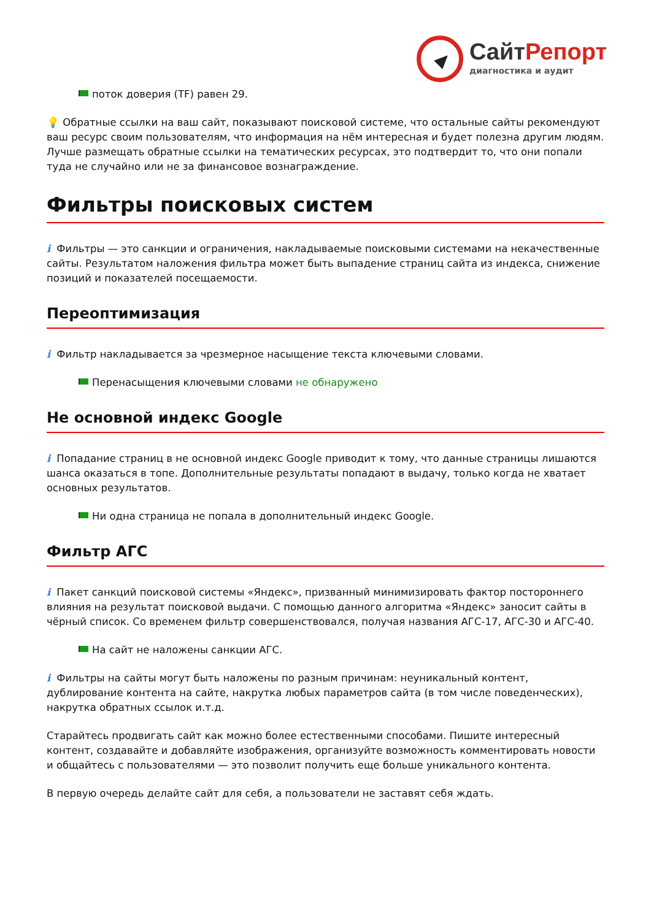Сайт Репорт
диагностика и аудит
поток доверия (TF) равен 29.
💡 Обратные ссылки на ваш сайт, показывают поисковой системе, что остальные сайты рекомендуют ваш ресурс своим пользователям, что информация на нём интересная и будет полезна другим людям.
Лучше размещать обратные ссылки на тематических ресурсах, это подтвердит то, что они попали туда не случайно или не за финансовое вознаграждение.
Фильтры поисковых систем
i Фильтры — это санкции и ограничения, накладываемые поисковыми системами на некачественные сайты. Результатом наложения фильтра может быть выпадение страниц сайта из индекса, снижение позиций и показателей посещаемости.
Переоптимизация
i Фильтр накладывается за чрезмерное насыщение текста ключевыми словами.
Перенасыщения ключевыми словами не обнаружено
Не основной индекс Google
i Попадание страниц в не основной индекс Google приводит к тому, что данные страницы лишаются шанса оказаться в топе. Дополнительные результаты попадают в выдачу, только когда не хватает основных результатов.
Ни одна страница не попала в дополнительный индекс Google.
Фильтр АГС
i Пакет санкций поисковой системы «Яндекс», призванный минимизировать фактор постороннего влияния на результат поисковой выдачи. С помощью данного алгоритма «Яндекс» заносит сайты в чёрный список. Со временем фильтр совершенствовался, получая названия АГС-17, АГС-30 и АГС-40.
На сайт не наложены санкции АГС.
i Фильтры на сайты могут быть наложены по разным причинам: неуникальный контент, дублирование контента на сайте, накрутка любых параметров сайта (в том числе поведенческих), накрутка обратных ссылок и.т.д.
Старайтесь продвигать сайт как можно более естественными способами. Пишите интересный контент, создавайте и добавляйте изображения, организуйте возможность комментировать новости и общайтесь с пользователями — это позволит получить еще больше уникального контента.
В первую очередь делайте сайт для себя, а пользователи не заставят себя ждать.